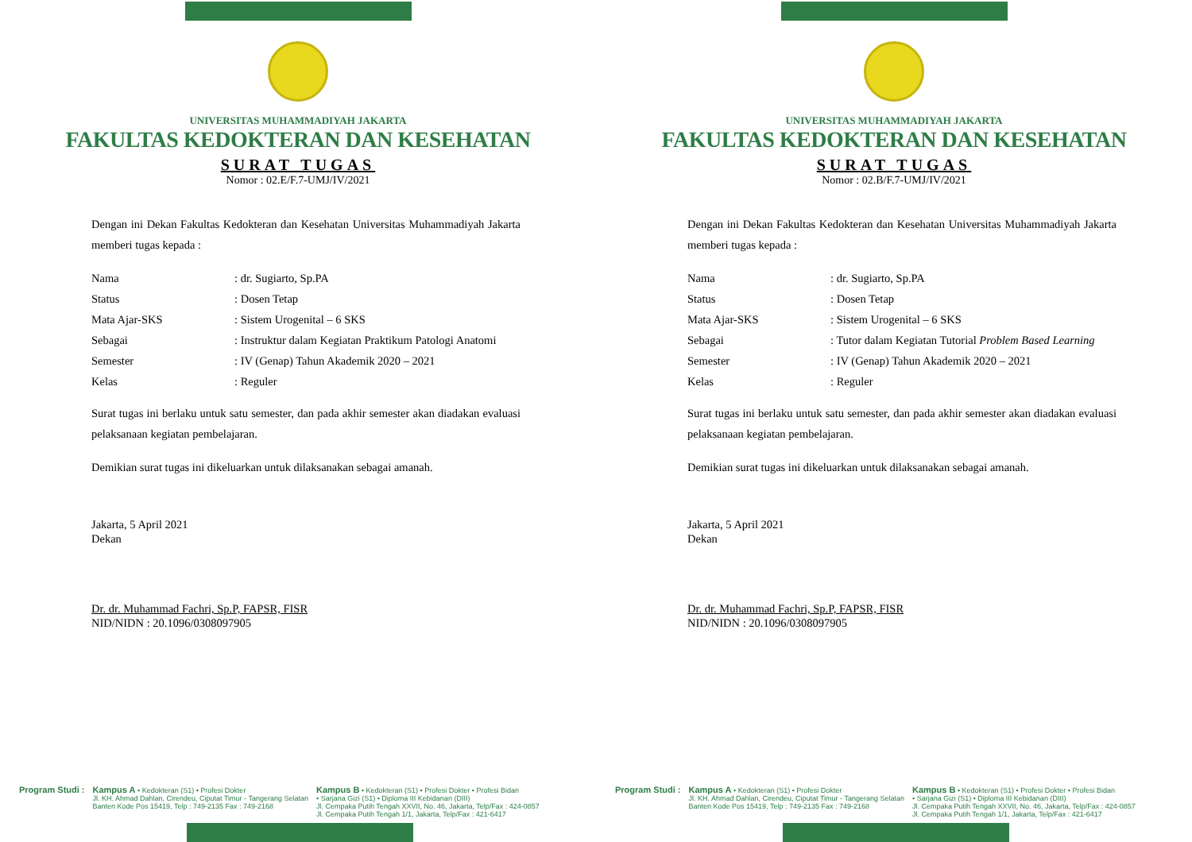UNIVERSITAS MUHAMMADIYAH JAKARTA
FAKULTAS KEDOKTERAN DAN KESEHATAN
SURAT TUGAS
Nomor : 02.E/F.7-UMJ/IV/2021
Dengan ini Dekan Fakultas Kedokteran dan Kesehatan Universitas Muhammadiyah Jakarta memberi tugas kepada :
| Nama | : dr. Sugiarto, Sp.PA |
| Status | : Dosen Tetap |
| Mata Ajar-SKS | : Sistem Urogenital – 6 SKS |
| Sebagai | : Instruktur dalam Kegiatan Praktikum Patologi Anatomi |
| Semester | : IV (Genap) Tahun Akademik 2020 – 2021 |
| Kelas | : Reguler |
Surat tugas ini berlaku untuk satu semester, dan pada akhir semester akan diadakan evaluasi pelaksanaan kegiatan pembelajaran.
Demikian surat tugas ini dikeluarkan untuk dilaksanakan sebagai amanah.
Jakarta, 5 April 2021
Dekan
Dr. dr. Muhammad Fachri, Sp.P, FAPSR, FISR
NID/NIDN : 20.1096/0308097905
Program Studi : Kampus A • Kedokteran (S1) • Profesi Dokter
Jl. KH. Ahmad Dahlan, Cirendeu, Ciputat Timur - Tangerang Selatan
Banten Kode Pos 15419, Telp : 749-2135 Fax : 749-2168
Kampus B • Kedokteran (S1) • Profesi Dokter • Profesi Bidan
• Sarjana Gizi (S1) • Diploma III Kebidanan (DIII)
Jl. Cempaka Putih Tengah XXVII, No. 46, Jakarta, Telp/Fax : 424-0857
Jl. Cempaka Putih Tengah 1/1, Jakarta, Telp/Fax : 421-6417
UNIVERSITAS MUHAMMADIYAH JAKARTA
FAKULTAS KEDOKTERAN DAN KESEHATAN
SURAT TUGAS
Nomor : 02.B/F.7-UMJ/IV/2021
Dengan ini Dekan Fakultas Kedokteran dan Kesehatan Universitas Muhammadiyah Jakarta memberi tugas kepada :
| Nama | : dr. Sugiarto, Sp.PA |
| Status | : Dosen Tetap |
| Mata Ajar-SKS | : Sistem Urogenital – 6 SKS |
| Sebagai | : Tutor dalam Kegiatan Tutorial Problem Based Learning |
| Semester | : IV (Genap) Tahun Akademik 2020 – 2021 |
| Kelas | : Reguler |
Surat tugas ini berlaku untuk satu semester, dan pada akhir semester akan diadakan evaluasi pelaksanaan kegiatan pembelajaran.
Demikian surat tugas ini dikeluarkan untuk dilaksanakan sebagai amanah.
Jakarta, 5 April 2021
Dekan
Dr. dr. Muhammad Fachri, Sp.P, FAPSR, FISR
NID/NIDN : 20.1096/0308097905
Program Studi : Kampus A • Kedokteran (S1) • Profesi Dokter
Jl. KH. Ahmad Dahlan, Cirendeu, Ciputat Timur - Tangerang Selatan
Banten Kode Pos 15419, Telp : 749-2135 Fax : 749-2168
Kampus B • Kedokteran (S1) • Profesi Dokter • Profesi Bidan
• Sarjana Gizi (S1) • Diploma III Kebidanan (DIII)
Jl. Cempaka Putih Tengah XXVII, No. 46, Jakarta, Telp/Fax : 424-0857
Jl. Cempaka Putih Tengah 1/1, Jakarta, Telp/Fax : 421-6417